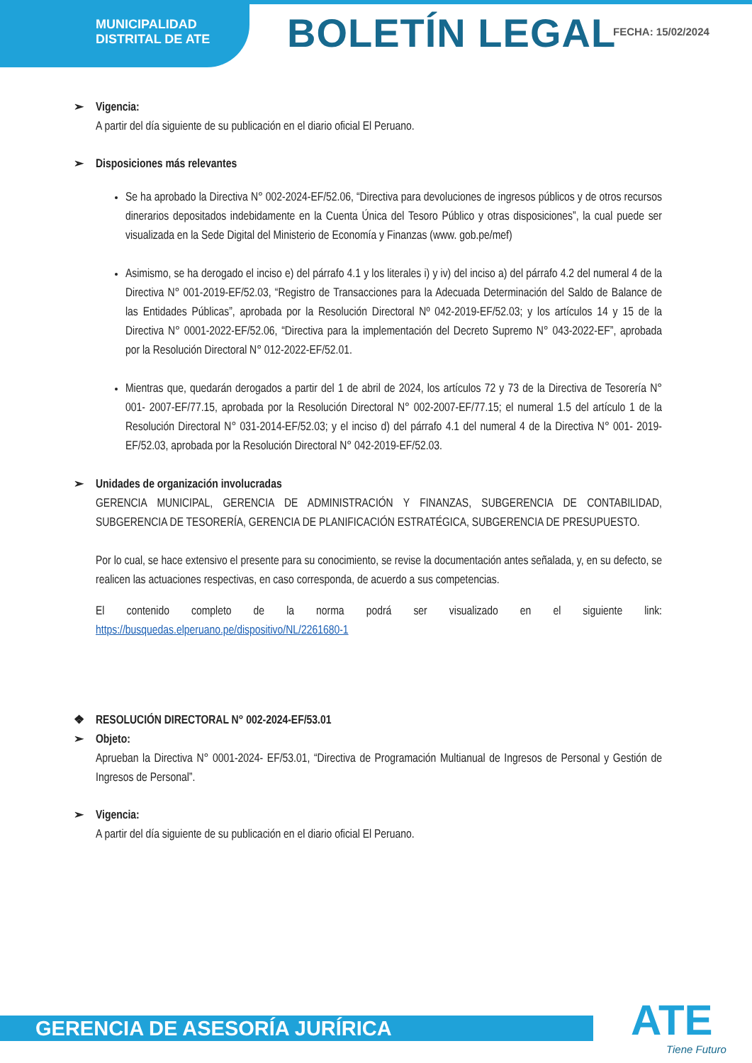MUNICIPALIDAD
DISTRITAL DE ATE
BOLETÍN LEGAL FECHA: 15/02/2024
➢ Vigencia:
A partir del día siguiente de su publicación en el diario oficial El Peruano.
➢ Disposiciones más relevantes
Se ha aprobado la Directiva N° 002-2024-EF/52.06, “Directiva para devoluciones de ingresos públicos y de otros recursos dinerarios depositados indebidamente en la Cuenta Única del Tesoro Público y otras disposiciones”, la cual puede ser visualizada en la Sede Digital del Ministerio de Economía y Finanzas (www. gob.pe/mef)
Asimismo, se ha derogado el inciso e) del párrafo 4.1 y los literales i) y iv) del inciso a) del párrafo 4.2 del numeral 4 de la Directiva N° 001-2019-EF/52.03, “Registro de Transacciones para la Adecuada Determinación del Saldo de Balance de las Entidades Públicas”, aprobada por la Resolución Directoral Nº 042-2019-EF/52.03; y los artículos 14 y 15 de la Directiva N° 0001-2022-EF/52.06, “Directiva para la implementación del Decreto Supremo N° 043-2022-EF”, aprobada por la Resolución Directoral N° 012-2022-EF/52.01.
Mientras que, quedarán derogados a partir del 1 de abril de 2024, los artículos 72 y 73 de la Directiva de Tesorería N° 001- 2007-EF/77.15, aprobada por la Resolución Directoral N° 002-2007-EF/77.15; el numeral 1.5 del artículo 1 de la Resolución Directoral N° 031-2014-EF/52.03; y el inciso d) del párrafo 4.1 del numeral 4 de la Directiva N° 001- 2019-EF/52.03, aprobada por la Resolución Directoral N° 042-2019-EF/52.03.
➢ Unidades de organización involucradas
GERENCIA MUNICIPAL, GERENCIA DE ADMINISTRACIÓN Y FINANZAS, SUBGERENCIA DE CONTABILIDAD, SUBGERENCIA DE TESORERÍA, GERENCIA DE PLANIFICACIÓN ESTRATÉGICA, SUBGERENCIA DE PRESUPUESTO.
Por lo cual, se hace extensivo el presente para su conocimiento, se revise la documentación antes señalada, y, en su defecto, se realicen las actuaciones respectivas, en caso corresponda, de acuerdo a sus competencias.
El contenido completo de la norma podrá ser visualizado en el siguiente link: https://busquedas.elperuano.pe/dispositivo/NL/2261680-1
❖ RESOLUCIÓN DIRECTORAL N° 002-2024-EF/53.01
➢ Objeto:
Aprueban la Directiva N° 0001-2024- EF/53.01, “Directiva de Programación Multianual de Ingresos de Personal y Gestión de Ingresos de Personal”.
➢ Vigencia:
A partir del día siguiente de su publicación en el diario oficial El Peruano.
GERENCIA DE ASESORÍA JURÍRICA ATE
Tiene Futuro